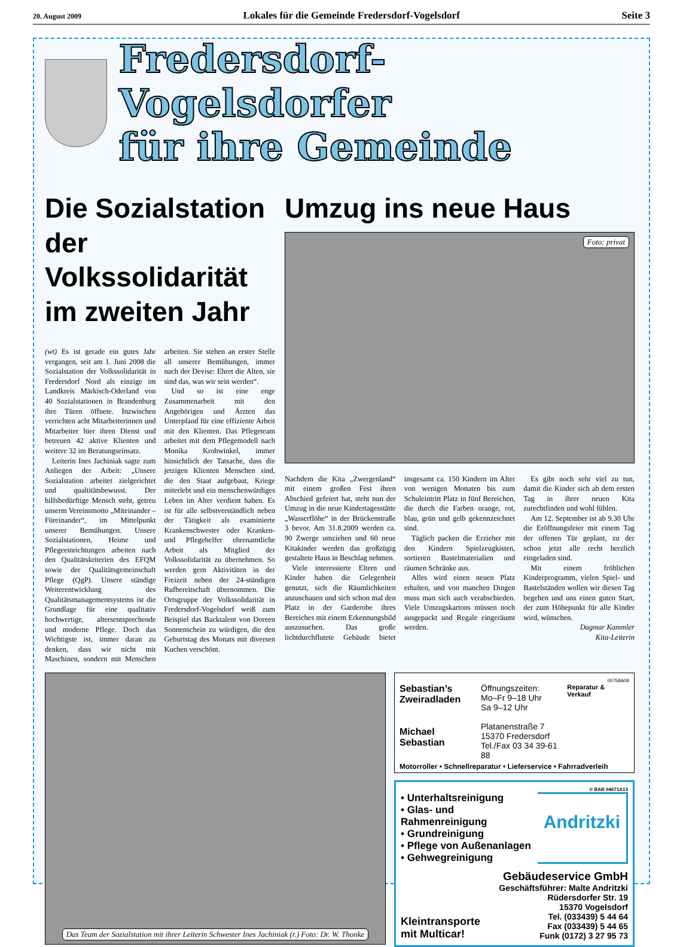20. August 2009 Lokales für die Gemeinde Fredersdorf-Vogelsdorf Seite 3
Fredersdorf-Vogelsdorfer
für ihre Gemeinde
Die Sozialstation der Volkssolidarität im zweiten Jahr
(wt) Es ist gerade ein gutes Jahr vergangen, seit am 1. Juni 2008 die Sozialstation der Volkssolidarität in Fredersdorf Nord als einzige im Landkreis Märkisch-Oderland von 40 Sozialstationen in Brandenburg ihre Türen öffnete. Inzwischen verrichten acht Mitarbeiterinnen und Mitarbeiter hier ihren Dienst und betreuen 42 aktive Klienten und weitere 32 im Beratungseinsatz.
Leiterin Ines Jachiniak sagte zum Anliegen der Arbeit: „Unsere Sozialstation arbeitet zielgerichtet und qualtitätsbewusst. Der hilfsbedürftige Mensch steht, getreu unserm Vereinsmotto „Miteinander – Füreinander“, im Mittelpunkt unserer Bemühungen. Unsere Sozialstationen, Heime und Pflegeeinrichtungen arbeiten nach den Qualitätskriterien des EFQM sowie der Qualitätsgemeinschaft Pflege (QgP). Unsere ständige Weiterentwicklung des Qualitätsmanagementsystems ist die Grundlage für eine qualitativ hochwertige, altersentsprechende und moderne Pflege. Doch das Wichtigste ist, immer daran zu denken, dass wir nicht mit Maschinen, sondern mit Menschen arbeiten. Sie stehen an erster Stelle all unserer Bemühungen, immer nach der Devise: Ehret die Alten, sie sind das, was wir sein werden“.
Und so ist eine enge Zusammenarbeit mit den Angehörigen und Ärzten das Unterpfand für eine effiziente Arbeit mit den Klienten. Das Pflegeteam arbeitet mit dem Pflegemodell nach Monika Krohwinkel, immer hinsichtlich der Tatsache, dass die jetzigen Klienten Menschen sind, die den Staat aufgebaut, Kriege miterlebt und ein menschenwürdiges Leben im Alter verdient haben. Es ist für alle selbstverständlich neben der Tätigkeit als examinierte Krankenschwester oder Kranken- und Pflegehelfer ehrenamtliche Arbeit als Mitglied der Volkssolidarität zu übernehmen. So werden gern Aktivitäten in der Freizeit neben der 24-stündigen Rufbereitschaft übernommen. Die Ortsgruppe der Volkssolidarität in Fredersdorf-Vogelsdorf weiß zum Beispiel das Backtalent von Doreen Sonnenschein zu würdigen, die den Geburtstag des Monats mit diversen Kuchen verschönt.
Umzug ins neue Haus
Foto: privat
Nachdem die Kita „Zwergenland“ mit einem großen Fest ihren Abschied gefeiert hat, steht nun der Umzug in die neue Kindertagesstätte „Wasserflöhe“ in der Brückenstraße 3 bevor. Am 31.8.2009 werden ca. 90 Zwerge umziehen und 60 neue Kitakinder werden das großzügig gestaltete Haus in Beschlag nehmen.
Viele interessierte Eltern und Kinder haben die Gelegenheit genutzt, sich die Räumlichkeiten anzuschauen und sich schon mal den Platz in der Garderobe ihres Bereiches mit einem Erkennungsbild auszusuchen. Das große lichtdurchflutete Gebäude bietet insgesamt ca. 150 Kindern im Alter von wenigen Monaten bis zum Schuleintritt Platz in fünf Bereichen, die durch die Farben orange, rot, blau, grün und gelb gekennzeichnet sind.
Täglich packen die Erzieher mit den Kindern Spielzeugkisten, sortieren Bastelmaterialien und räumen Schränke aus.
Alles wird einen neuen Platz erhalten, und von manchen Dingen muss man sich auch verabschieden. Viele Umzugskartons müssen noch ausgepackt und Regale eingeräumt werden.
Es gibt noch sehr viel zu tun, damit die Kinder sich ab dem ersten Tag in ihrer neuen Kita zurechtfinden und wohl fühlen.
Am 12. September ist ab 9.30 Uhr die Eröffnungsfeier mit einem Tag der offenen Tür geplant, zu der schon jetzt alle recht herzlich eingeladen sind.
Mit einem fröhlichen Kinderprogramm, vielen Spiel- und Bastelständen wollen wir diesen Tag begehen und uns einen guten Start, der zum Höhepunkt für alle Kinder wird, wünschen.
Dagmar Kammler
Kita-Leiterin
Das Team der Sozialstation mit ihrer Leiterin Schwester Ines Jachiniak (r.) Foto: Dr. W. Thonke
00758A08
Sebastian’s
Zweiradladen
Michael Sebastian
Öffnungszeiten:
Mo–Fr 9–18 Uhr
Sa 9–12 Uhr
Platanenstraße 7
15370 Fredersdorf
Tel./Fax 03 34 39-61 88
Reparatur & Verkauf
Motorroller • Schnellreparatur • Lieferservice • Fahrradverleih
© BAB 04671A13
• Unterhaltsreinigung
• Glas- und Rahmenreinigung
• Grundreinigung
• Pflege von Außenanlagen
• Gehwegreinigung
Andritzki
Kleintransporte
mit Multicar!
Gebäudeservice GmbH
Geschäftsführer: Malte Andritzki
Rüdersdorfer Str. 19
15370 Vogelsdorf
Tel. (033439) 5 44 64
Fax (033439) 5 44 65
Funk (0172) 3 27 95 73